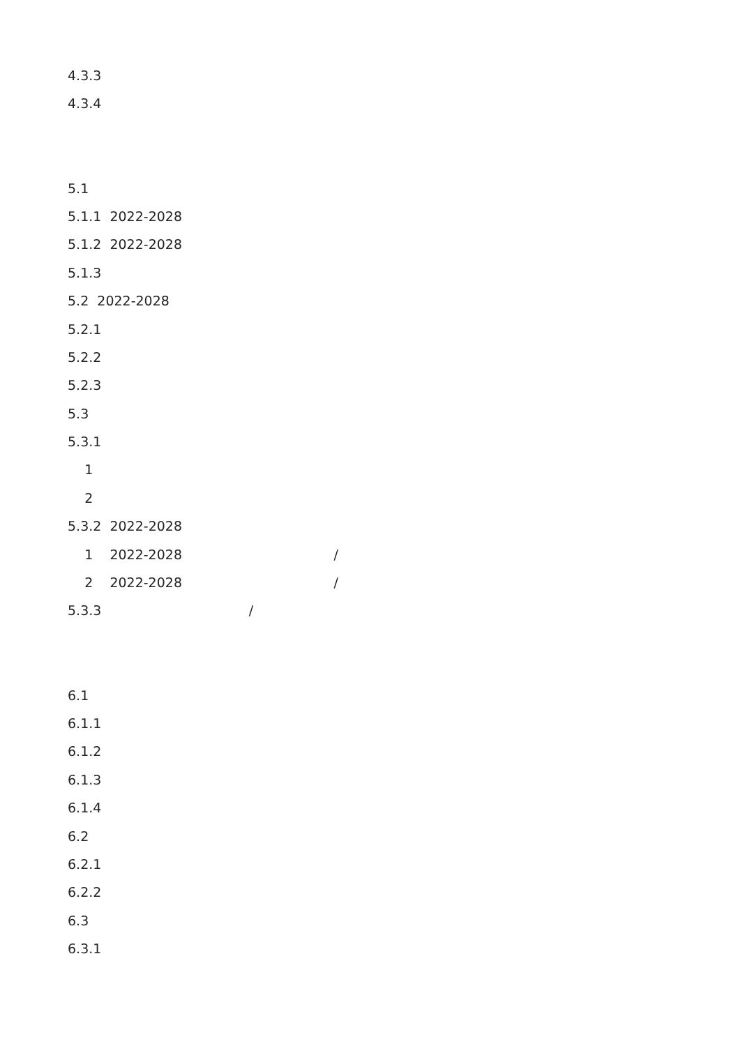4.3.3
4.3.4
5.1
5.1.1 2022-2028
5.1.2 2022-2028
5.1.3
5.2 2022-2028
5.2.1
5.2.2
5.2.3
5.3
5.3.1
1
2
5.3.2 2022-2028
1 2022-2028 /
2 2022-2028 /
5.3.3 /
6.1
6.1.1
6.1.2
6.1.3
6.1.4
6.2
6.2.1
6.2.2
6.3
6.3.1